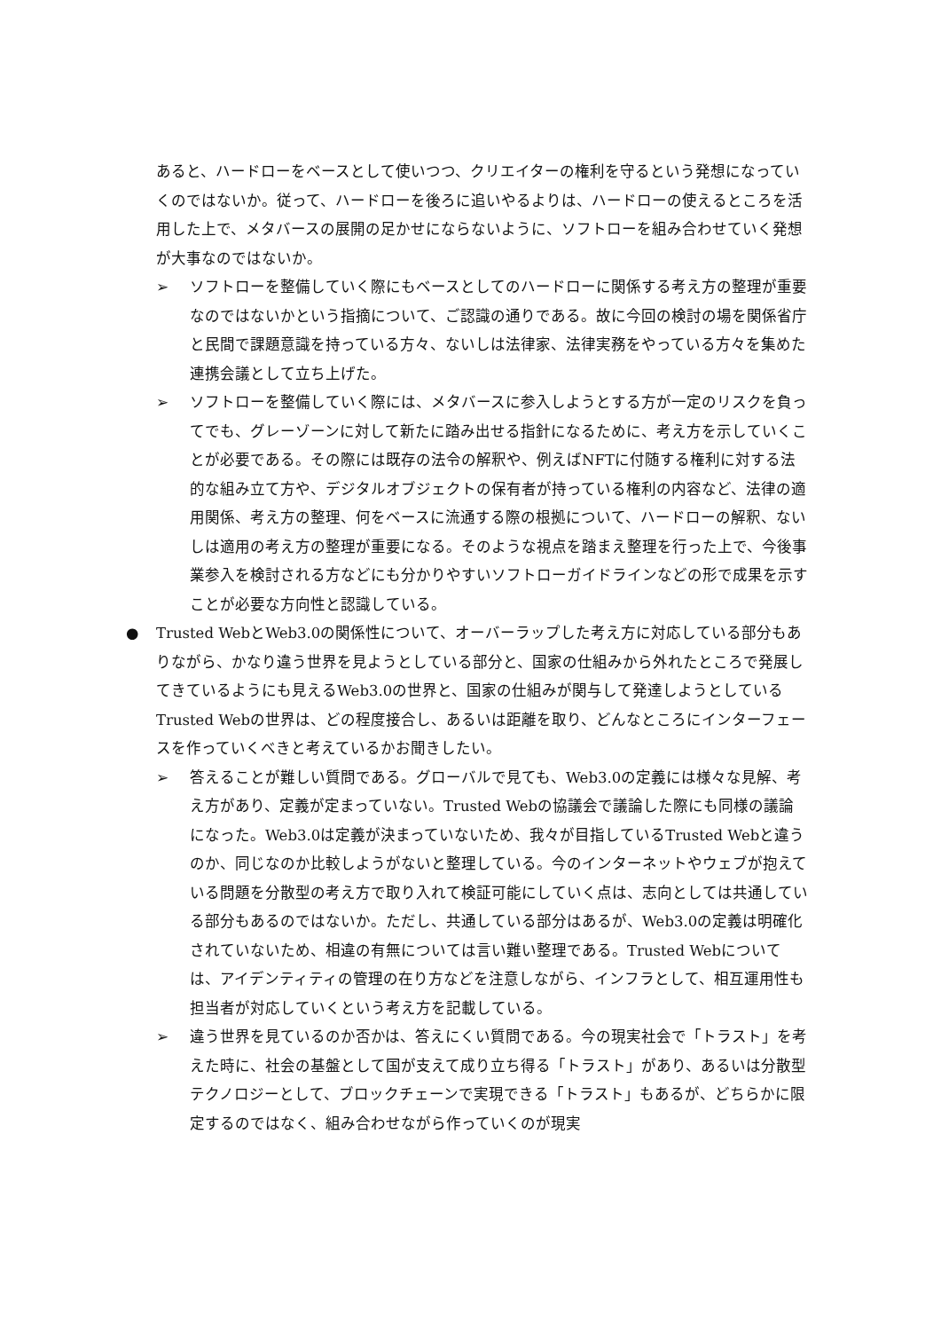あると、ハードローをベースとして使いつつ、クリエイターの権利を守るという発想になっていくのではないか。従って、ハードローを後ろに追いやるよりは、ハードローの使えるところを活用した上で、メタバースの展開の足かせにならないように、ソフトローを組み合わせていく発想が大事なのではないか。
➢ ソフトローを整備していく際にもベースとしてのハードローに関係する考え方の整理が重要なのではないかという指摘について、ご認識の通りである。故に今回の検討の場を関係省庁と民間で課題意識を持っている方々、ないしは法律家、法律実務をやっている方々を集めた連携会議として立ち上げた。
➢ ソフトローを整備していく際には、メタバースに参入しようとする方が一定のリスクを負ってでも、グレーゾーンに対して新たに踏み出せる指針になるために、考え方を示していくことが必要である。その際には既存の法令の解釈や、例えばNFTに付随する権利に対する法的な組み立て方や、デジタルオブジェクトの保有者が持っている権利の内容など、法律の適用関係、考え方の整理、何をベースに流通する際の根拠について、ハードローの解釈、ないしは適用の考え方の整理が重要になる。そのような視点を踏まえ整理を行った上で、今後事業参入を検討される方などにも分かりやすいソフトローガイドラインなどの形で成果を示すことが必要な方向性と認識している。
● Trusted WebとWeb3.0の関係性について、オーバーラップした考え方に対応している部分もありながら、かなり違う世界を見ようとしている部分と、国家の仕組みから外れたところで発展してきているようにも見えるWeb3.0の世界と、国家の仕組みが関与して発達しようとしているTrusted Webの世界は、どの程度接合し、あるいは距離を取り、どんなところにインターフェースを作っていくべきと考えているかお聞きしたい。
➢ 答えることが難しい質問である。グローバルで見ても、Web3.0の定義には様々な見解、考え方があり、定義が定まっていない。Trusted Webの協議会で議論した際にも同様の議論になった。Web3.0は定義が決まっていないため、我々が目指しているTrusted Webと違うのか、同じなのか比較しようがないと整理している。今のインターネットやウェブが抱えている問題を分散型の考え方で取り入れて検証可能にしていく点は、志向としては共通している部分もあるのではないか。ただし、共通している部分はあるが、Web3.0の定義は明確化されていないため、相違の有無については言い難い整理である。Trusted Webについては、アイデンティティの管理の在り方などを注意しながら、インフラとして、相互運用性も担当者が対応していくという考え方を記載している。
➢ 違う世界を見ているのか否かは、答えにくい質問である。今の現実社会で「トラスト」を考えた時に、社会の基盤として国が支えて成り立ち得る「トラスト」があり、あるいは分散型テクノロジーとして、ブロックチェーンで実現できる「トラスト」もあるが、どちらかに限定するのではなく、組み合わせながら作っていくのが現実